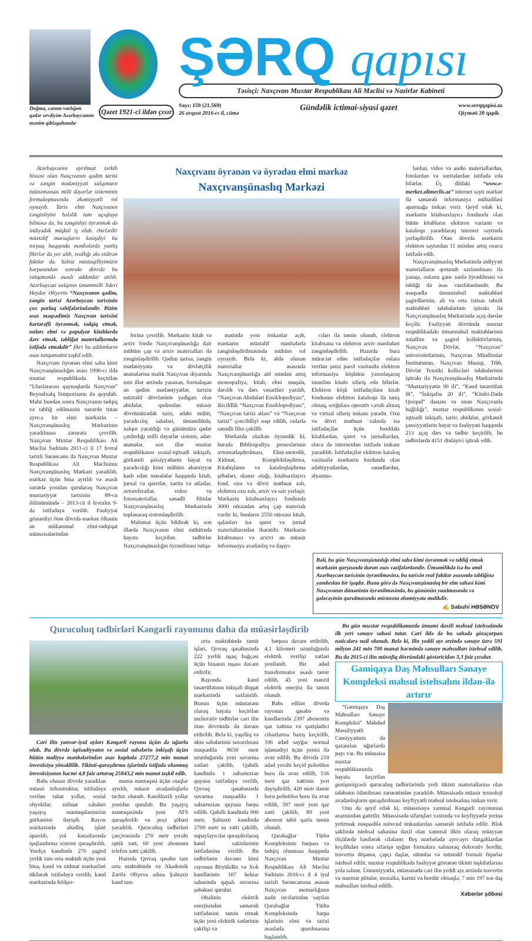Doğma, canım-varlığım qədər sevdiyim Azərbaycanım mənim qibləgahımdır
Qəzet 1921-ci ildən çıxır
ŞƏRQ qapısı
Təsisçi: Naxçıvan Muxtar Respublikası Ali Məclisi və Nazirlər Kabineti
Sayı: 159 (21.569)
26 avqust 2016-cı il, cümə
Gündəlik ictimai-siyasi qəzet
www.serqqapisi.az
Qiymәti 20 qəpik
Azərbaycanın ayrılmaz tərkib hissəsi olan Naxçıvanın qədim tarixi və zəngin mədəniyyəti xalqımızın özünəməxsus milli dəyərlər sisteminin formalaşmasında əhəmiyyətli rol oynayıb. Tarix elmi Naxçıvanın zənginliyini hələlik tam açıqlaya bilməsə də, bu zənginliyi öyrənmək də indiyədək müşkül iş olub. Əsrlərdir müxtəlif maraqların kəsişdiyi bu torpaq haqqında mənbələrdə yanlış fikirlər də yer alıb, reallığı əks etdirən faktlar da. Yalnız müstəqilliyimizin bərpasından sonrakı dövrdə bu istiqamətdə əsaslı addımlar atılıb. Azərbaycan xalqının ümummilli lideri Heydər Əliyevin “Naxçıvanın qədim, zəngin tarixi Azərbaycan tarixinin çox parlaq səhifələrindəndir. Bizim əsas məqsədimiz Naxçıvan tarixini hərtərəfli öyrənmək, tədqiq etmək, onları elmi və populyar kitablarda dərc etmək, təbliğat materiallarında istifadə etməkdir” fikri bu addımların əsas istiqamətini təşkil edib.
Naxçıvanı öyrənən elmi sahə kimi Naxçıvanşünaslığın əsası 1996-cı ildə muxtar respublikada keçirilən “Uluslararası qaynaqlarda Naxçıvan” Beynəlxalq Simpoziumu ilə qoyulub. Məhz bundan sonra Naxçıvanın tədqiq və təbliğ edilməsini nəzərdə tutan ayrıca bir elmi mərkəzin – Naxçıvanşünaslıq Mərkəzinin yaradılması zərurətə çevrilib. Naxçıvan Muxtar Respublikası Ali Məclisi Sədrinin 2011-ci il 17 fevral tarixli Sərəncamı ilə Naxçıvan Muxtar Respublikası Ali Məclisinin Naxçıvanşünaslıq Mərkəzi yaradılıb, mərkəz üçün bina ayrılıb və əsaslı surətdə yenidən qurularaq Naxçıvan muxtariyyət tarixinin 89-cu ildönümündə – 2013-cü il fevralın 9-da istifadəyə verilib. Fəaliyyət göstərdiyi ötən dövrdə mərkəz ölkənin ən mükəmməl elmi-tədqiqat müəssisələrindən
Naxçıvanı öyrənən və öyrədən elmi mərkəz
Naxçıvanşünaslıq Mərkəzi
birinə çevrilib. Mərkəzin kitab və arxiv fondu Naxçıvanşünaslığa dair mühüm çap və arxiv materialları ilə zənginləşdirilib. Qədim tarixə, zəngin mədəniyyətə və dövlətçilik ənənələrinə malik Naxçıvan diyarında min illər ərzində yaranan, formalaşan ən qədim mədəniyyətlər, tarixin müxtəlif dövrlərinin yadigarı olan abidələr, qədimdən müasir dövrümüzədək tarix, ədəbi mühit, yaradıcılıq sahələri, ümumilikdə, xalqın yaratdığı və günümüzə qədər çatdırdığı milli dəyərlər sistemi, adət-ənənələr, son illər muxtar respublikanın sosial-iqtisadi inkişafı, görkəmli şəxsiyyətlərin həyat və yaradıcılığı kimi mühüm əhəmiyyət kəsb edən məsələlər haqqında kitab, jurnal və qəzetlər, xəritə və atlaslar, avtoreferatlar, video və fotomateriallar, sənədli filmlər Naxçıvanşünaslıq Mərkəzində toplanaraq sistemləşdirilib.
Məlumat üçün bildirək ki, son illərdə Naxçıvanın elmi mühitində həyata keçirilən tədbirlər Naxçıvanşünaslığın öyrənilməsi istiqa-
mətində yeni imkanlar açıb, mərkəzin müxtəlif mənbələrlə zənginləşdirilməsində mühüm rol oynayıb. Belə ki, əldə olunan materiallar əsasında Naxçıvanşünaslığa aid mindən artıq monoqrafiya, kitab, elmi məqalə, dərslik və dərs vəsaitləri yazılıb, “Naxçıvan Abidələri Ensiklopediyası”, ikicildlik “Naxçıvan Ensiklopediyası”, “Naxçıvan tarixi atlası” və “Naxçıvan tarixi” çoxcildliyi nəşr edilib, onlarla sənədli film çəkilib.
Mərkəzdə olarkən öyrəndik ki, burada Biblioqrafiya proseslərinin avtomatlaşdırılması, Elmi-metodik, Xidmət, Komplektləşdirmə, Kitabişləmə və kataloqlaşdırma şöbələri, skaner otağı, kitabsaxlayıcı fond, oxu və dövri mətbuat zalı, elektron oxu zalı, arxiv və sair yerləşir. Mərkəzin kitabsaxlayıcı fondunda 3000 nüsxədən artıq çap materialı vardır ki, bunların 2550 nüsxəsi kitab, qalanları isə qəzet və jurnal materiallarından ibarətdir. Mərkəzin kitabxanası və arxivi ən müasir informasiya avadanlıq və daşıyı-
cıları ilə təmin olunub, elektron kitabxana və elektron arxiv mənbələri zənginləşdirilib. Hazırda bura müraciət edən istifadəçilər onlara verilən şəxsi parol vasitəsilə elektron informasiya köşkünə yaxınlaşaraq istənilən kitabı sifariş edə bilərlər. Elektron köşk istifadəçilərə kitab fondunun elektron kataloqu ilə tanış olmaq, sorğulara operativ cavab almaq və virtual sifariş imkanı yaradır. Oxu və dövri mətbuat zalında isə istifadəçilər üçün fonddakı kitablardan, qəzet və jurnallardan, eləcə də internetdən istifadə imkanı yaradılıb. İstifadəçilər elektron kataloq vasitəsilə mərkəzin fondunda olan ədəbiyyatlardan, sənədlərdən, əlyazma-
lardan, video və audio materiallardan, fotolardan və xəritələrdən istifadə edə bilərlər. Üç dildəki “www.e-merkez.alimeclis.az” internet saytı mərkəz ilə səmərəli informasiya mübadiləsi aparmağa imkan verir. Qeyd edək ki, mərkəzin kitabsaxlayıcı fondunda olan bütün kitabların elektron variantı və kataloqu yaradılaraq internet saytında yerləşdirilib. Ötən dövrdə mərkəzin elektron saytından 11 mindən artıq oxucu istifadə edib.
Naxçıvanşünaslıq Mərkəzində aidiyyəti materialların qorunub saxlanılması ilə yanaşı, onların gənc nəslə öyrədilməsi və təbliği də əsas vəzifələrdəndir. Bu məqsədlə ümumtəhsil məktəbləri şagirdlərinin, ali və orta ixtisas təhsili məktəbləri tələbələrinin iştirakı ilə Naxçıvanşünaslıq Mərkəzində açıq dərslər keçilir. Fəaliyyəti dövründə muxtar respublikadakı ümumtəhsil məktəblərinin müəllim və şagird kollektivlərinin, Naxçıvan Dövlət, “Naxçıvan” universitetlərinin, Naxçıvan Müəllimlər İnstitutunun, Naxçıvan Musiqi, Tibb, Dövlət Texniki kollecləri tələbələrinin iştirakı ilə Naxçıvanşünaslıq Mərkəzində “Muxtariyyətin 90 ili”, “Kənd təsərrüfatı ili”, “İnkişafın 20 ili”, “Kitabi-Dədə Qorqud” dastanı və onun Naxçıvanla bağlılığı”, muxtar respublikanın sosial-iqtisadi inkişafı, tarixi abidələr, görkəmli şəxsiyyətlərin həyat və fəaliyyəti haqqında 213 açıq dərs və tədbir keçirilib, bu tədbirlərdə 4151 dinləyici iştirak edib.
Bəli, bu gün Naxçıvanşünaslığı elmi sahə kimi öyrənmək və təbliğ etmək mərkəzin qarşısında duran əsas vəzifələrdəndir. Ümumilikdə isə bu amil Azərbaycan tarixinin öyrənilməsinə, bu tarixin real faktlar əsasında təbliğinə yandırılan bir işıqdır. Buna görə də Naxçıvanşünaslıq bir elm sahəsi kimi Naxçıvanın dünəninin öyrənilməsində, bu gününün yazılmasında və gələcəyinin qurulmasında müstəsna əhəmiyyətə malikdir.
✍ Səbuhi HƏSƏNOV
Quruculuq tədbirləri Kəngərli rayonunu daha da müasirləşdirib
Cari ilin yanvar-iyul ayları Kəngərli rayonu üçün də uğurlu olub. Bu dövrdə iqtisadiyyatın və sosial sahələrin inkişafı üçün bütün maliyyə mənbələrindən əsas kapitala 27277,2 min manat investisiya yönəldilib. Tikinti-quraşdırma işlərində istifadə olunmuş investisiyanın həcmi 4,8 faiz artaraq 25843,2 min manat təşkil edib.
Bəhs olunan dövrdə yaradılan müasir infrastruktur, istifadəyə verilən rahat yollar, sosial obyektlər, xidmət sahələri yaşayış məntəqələrimizin görkəmini dəyişib. Rayon mərkəzində abadlıq işləri aparılıb, yol kənarlarında işıqlandırma sistemi quraşdırılıb. Yurdçu kəndində 270 şagird yerlik tam orta məktəb üçün yeni bina, kənd və xidmət mərkəzləri tikilərək istifadəyə verilib, kənd mərkəzində feldşer-
mama məntəqəsi üçün otaqlar ayrılıb, müasir avadanlıqlarla təchiz olunub. Kənddaxili yollar yenidən qurulub. Bu yaşayış məntəqəsində yeni ATS quraşdırılıb və poçt şöbəsi yaradılıb. Quruculuq tədbirləri çərçivəsində 270 metr yeraltı optik xətt, 60 yeni abonentə telefon xətti çəkilib.
Hazırda Qıvraq qəsəbə tam orta məktəbində və Akademik Zərifə Əliyeva adına Şahtaxtı kənd tam
orta məktəbində təmir işləri, Qıvraq qəsəbəsində 222 yerlik uşaq bağçası üçün binanın inşası davam etdirilir.
Rayonda kənd təsərrüfatının inkişafı diqqət mərkəzində saxlanılıb. Bunun üçün müntəzəm olaraq həyata keçirilən meliorativ tədbirlər cari ilin ötən dövründə də davam etdirilib. Belə ki, yaşıllıq və əkin sahələrinin suvarılması məqsədilə 8650 metr uzunluğunda yeni suvarma xətləri çəkilib, Qabıllı kəndində 1 subartezian quyusu istifadəyə verilib, Qıvraq qəsəbəsində suvarma məqsədilə 1 subartezian quyusu bərpa edilib. Qabıllı kəndində 900 metr, Şahtaxtı kəndində 2700 metr su xətti çəkilib, supaylayıcılar quraşdırılaraq kənd sakinlərinin istifadəsinə verilib. Bu tədbirlərin davamı kimi rayonun Böyükdüz və Xok kəndlərinin 107 hektar sahəsində qapalı suvarma şəbəkəsi qurulur.
Əhalinin elektrik enerjisindən səmərəli istifadəsini təmin etmək üçün yeni elektrik xətlərinin çəkilişi və
bərpası davam etdirilib, 4,1 kilometr uzunluğunda elektrik verilişi xətləri yenilənib. Bir ədəd transformator əsaslı təmir edilib, 45 yeni mənzil elektrik enerjisi ilə təmin olunub.
Bəhs edilən dövrdə rayonun qəsəbə və kəndlərində 2397 abonentin qaz xəttinə və qazişlədici cihazlarına baxış keçirilib, 106 ədəd sayğac normal işləmədiyi üçün yenisi ilə əvəz edilib. Bu dövrdə 210 ədəd yeraltı keçid polietilen boru ilə əvəz edilib, 516 metr qaz xəttinin yeri dəyişdirilib, 420 metr dəmir boru polietilen boru ilə əvəz edilib, 597 metr yeni qaz xətti çəkilib, 89 yeni abonent təbii qazla təmin olunub.
Qarabağlar Türbə Kompleksinin bərpası və tədqiq olunması haqqında Naxçıvan Muxtar Respublikası Ali Məclisi Sədrinin 2016-cı il 4 iyul tarixli Sərəncamına əsasən Naxçıvan memarlığının nadir incilərindən sayılan Qarabağlar Türbə Kompleksində bərpa işlərinin elmi və tarixi əsaslarla aparılmasına başlanılıb.
Bu gün muxtar respublikamızda ümumi daxili məhsul istehsalında ilk yeri sənaye sahəsi tutur. Cari ildə də bu sahədə göz­əçarpan nəticələrə nail olunub. Belə ki, ilin yeddi ayı ərzində sənaye üzrə 591 milyon 241 min 700 manat həcmində sənaye məhsulları istehsal edilib. Bu da 2015-ci ilin müvafiq dövründəki göstəricidən 3,3 faiz çoxdur.
Gəmiqaya Daş Məhsulları Sənaye Kompleksi məhsul istehsalını ildən-ilə artırır
“Gəmiqaya Daş Məhsulları Sənaye Kompleksi” Məhdud Məsuliyyətli Cəmiyyətinin də qazanılan uğurlarda payı var. Bu müəssisə muxtar respublikamızda həyata keçirilən genişmiqyaslı quruculuq tədbirlərində yerli tikinti materiallarına olan tələbatın ödənilməsi zərurətindən yaradılıb. Müəssisədə müasir texnoloji avadanlıqların quraşdırılması keyfiyyətli məhsul istehsalına imkan verir.
Onu da qeyd edək ki, müəssisəyə xammal Kəngərli rayonunun ərazisindən gətirilir. Müəssisədə sifarişləri vaxtında və keyfiyyətlə yerinə yetirmək məqsədilə mövcud imkanlardan səmərəli istifadə edilir. Blok şəklində istehsal sahəsinə daxil olan xammal ilkin olaraq müəyyən ölçülərdə kəsilərək cilalanır. Beş mərhələdə ayrı-ayrı dəzgahlardan keçdikdən sonra sifarişə uyğun formalara salınaraq dekorativ bordür, travertin döşəmə, çapçı daşlar, sütunlar və müxtəlif formalı fiqurlar istehsal edilir, muxtar respublikada fəaliyyət göstərən tikinti təşkilatlarına yola salınır. Ümumiyyətlə, müəssisədə cari ilin yeddi ayı ərzində travertin və mərmər plitələr, mozaika, karniz və bordür olmaqla, 7 min 197 ton daş məhsulları istehsal edilib.
Xəbərlər şöbəsi